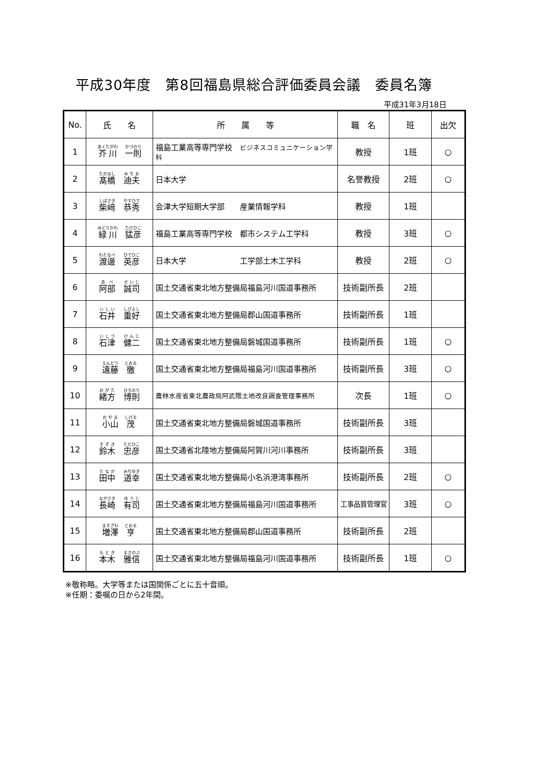平成30年度　第8回福島県総合評価委員会議　委員名簿
平成31年3月18日
| No. | 氏 名 | 所 属 等 | 職 名 | 班 | 出欠 |
| --- | --- | --- | --- | --- | --- |
| 1 | 芥川 一則 | 福島工業高等専門学校 ビジネスコミュニケーション学科 | 教授 | 1班 | ○ |
| 2 | 髙橋 迪夫 | 日本大学 | 名誉教授 | 2班 | ○ |
| 3 | 柴﨑 恭秀 | 会津大学短期大学部 産業情報学科 | 教授 | 1班 | |
| 4 | 緑川 猛彦 | 福島工業高等専門学校 都市システム工学科 | 教授 | 3班 | ○ |
| 5 | 渡邊 英彦 | 日本大学 工学部土木工学科 | 教授 | 2班 | ○ |
| 6 | 阿部 誠司 | 国土交通省東北地方整備局福島河川国道事務所 | 技術副所長 | 2班 | |
| 7 | 石井 重好 | 国土交通省東北地方整備局郡山国道事務所 | 技術副所長 | 1班 | |
| 8 | 石津 健二 | 国土交通省東北地方整備局磐城国道事務所 | 技術副所長 | 1班 | ○ |
| 9 | 遠藤 徹 | 国土交通省東北地方整備局福島河川国道事務所 | 技術副所長 | 3班 | ○ |
| 10 | 緒方 博則 | 農林水産省東北農政局阿武隈土地改良調査管理事務所 | 次長 | 1班 | ○ |
| 11 | 小山 茂 | 国土交通省東北地方整備局磐城国道事務所 | 技術副所長 | 3班 | |
| 12 | 鈴木 忠彦 | 国土交通省北陸地方整備局阿賀川河川事務所 | 技術副所長 | 3班 | |
| 13 | 田中 道幸 | 国土交通省東北地方整備局小名浜港湾事務所 | 技術副所長 | 2班 | ○ |
| 14 | 長崎 有司 | 国土交通省東北地方整備局福島河川国道事務所 | 工事品質管理官 | 3班 | ○ |
| 15 | 増澤 亨 | 国土交通省東北地方整備局郡山国道事務所 | 技術副所長 | 2班 | |
| 16 | 本木 雅信 | 国土交通省東北地方整備局福島河川国道事務所 | 技術副所長 | 1班 | ○ |
※敬称略。大学等または国関係ごとに五十音順。
※任期：委嘱の日から2年間。